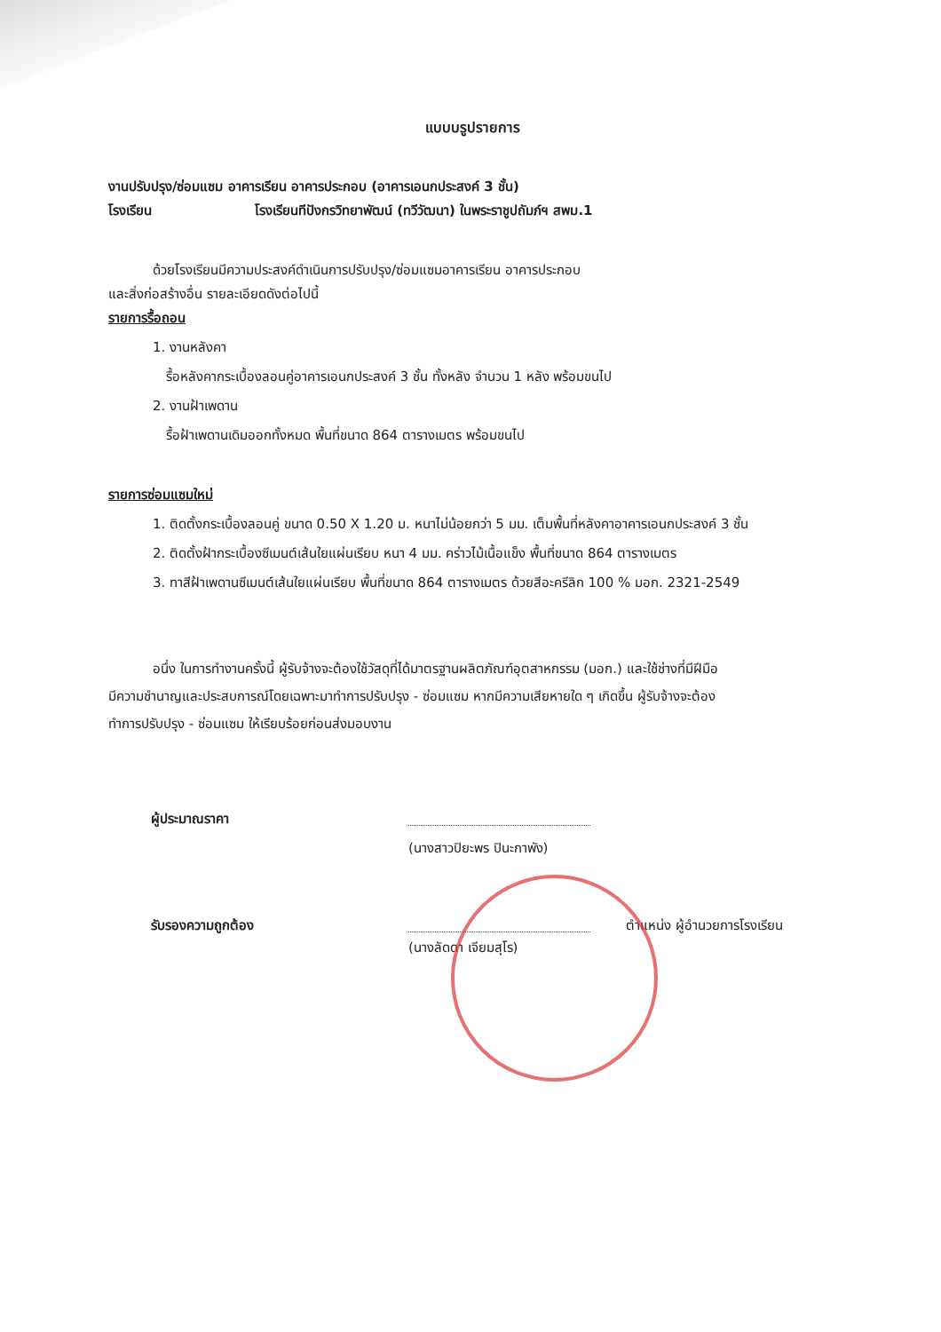แบบบรูปรายการ
งานปรับปรุง/ซ่อมแซม อาคารเรียน อาคารประกอบ (อาคารเอนกประสงค์ 3 ชั้น)
โรงเรียน โรงเรียนทีปังกรวิทยาพัฒน์ (ทวีวัฒนา) ในพระราชูปถัมภ์ฯ สพม.1
ด้วยโรงเรียนมีความประสงค์ดำเนินการปรับปรุง/ซ่อมแซมอาคารเรียน อาคารประกอบ
และสิ่งก่อสร้างอื่น รายละเอียดดังต่อไปนี้
รายการรื้อถอน
1. งานหลังคา
รื้อหลังคากระเบื้องลอนคู่อาคารเอนกประสงค์ 3 ชั้น ทั้งหลัง จำนวน 1 หลัง พร้อมขนไป
2. งานฝ้าเพดาน
รื้อฝ้าเพดานเดิมออกทั้งหมด พื้นที่ขนาด 864 ตารางเมตร พร้อมขนไป
รายการซ่อมแซมใหม่
1. ติดตั้งกระเบื้องลอนคู่ ขนาด 0.50 X 1.20 ม. หนาไม่น้อยกว่า 5 มม. เต็มพื้นที่หลังคาอาคารเอนกประสงค์ 3 ชั้น
2. ติดตั้งฝ้ากระเบื้องซีเมนต์เส้นใยแผ่นเรียบ หนา 4 มม. คร่าวไม้เนื้อแข็ง พื้นที่ขนาด 864 ตารางเมตร
3. ทาสีฝ้าเพดานซีเมนต์เส้นใยแผ่นเรียบ พื้นที่ขนาด 864 ตารางเมตร ด้วยสีอะครีลิก 100 % มอก. 2321-2549
อนึ่ง ในการทำงานครั้งนี้ ผู้รับจ้างจะต้องใช้วัสดุที่ได้มาตรฐานผลิตภัณฑ์อุตสาหกรรม (มอก.) และใช้ช่างที่มีฝีมือ
มีความชำนาญและประสบการณ์โดยเฉพาะมาทำการปรับปรุง - ซ่อมแซม หากมีความเสียหายใด ๆ เกิดขึ้น ผู้รับจ้างจะต้อง
ทำการปรับปรุง - ซ่อมแซม ให้เรียบร้อยก่อนส่งมอบงาน
ผู้ประมาณราคา
(นางสาวปิยะพร ปินะกาพัง)
รับรองความถูกต้อง
(นางลัดดา เจียมสุโร)
ตำแหน่ง ผู้อำนวยการโรงเรียน